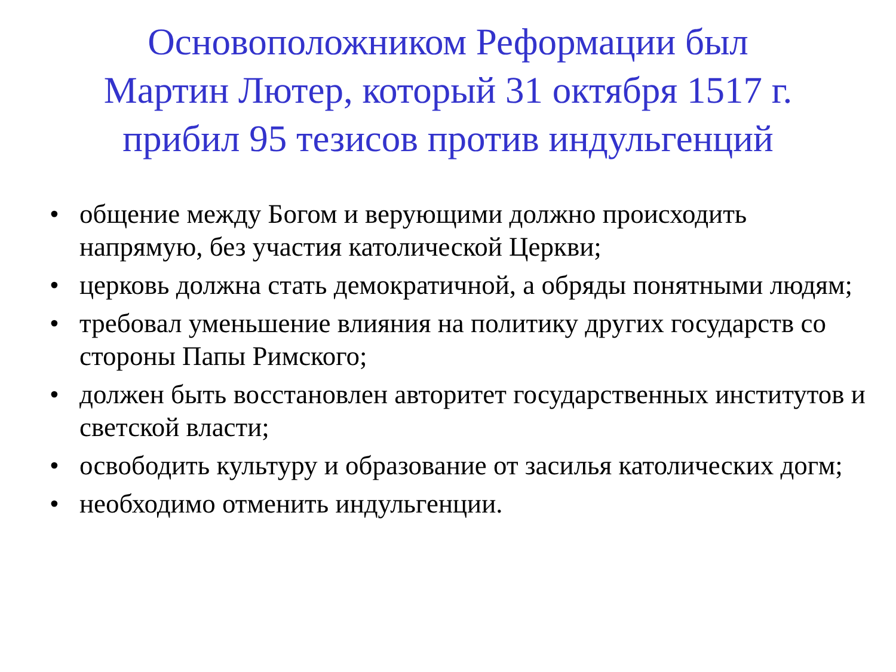Основоположником Реформации был
Мартин Лютер, который 31 октября 1517 г.
прибил 95 тезисов против индульгенций
• общение между Богом и верующими должно происходить напрямую, без участия католической Церкви;
• церковь должна стать демократичной, а обряды понятными людям;
• требовал уменьшение влияния на политику других государств со стороны Папы Римского;
• должен быть восстановлен авторитет государственных институтов и светской власти;
• освободить культуру и образование от засилья католических догм;
• необходимо отменить индульгенции.